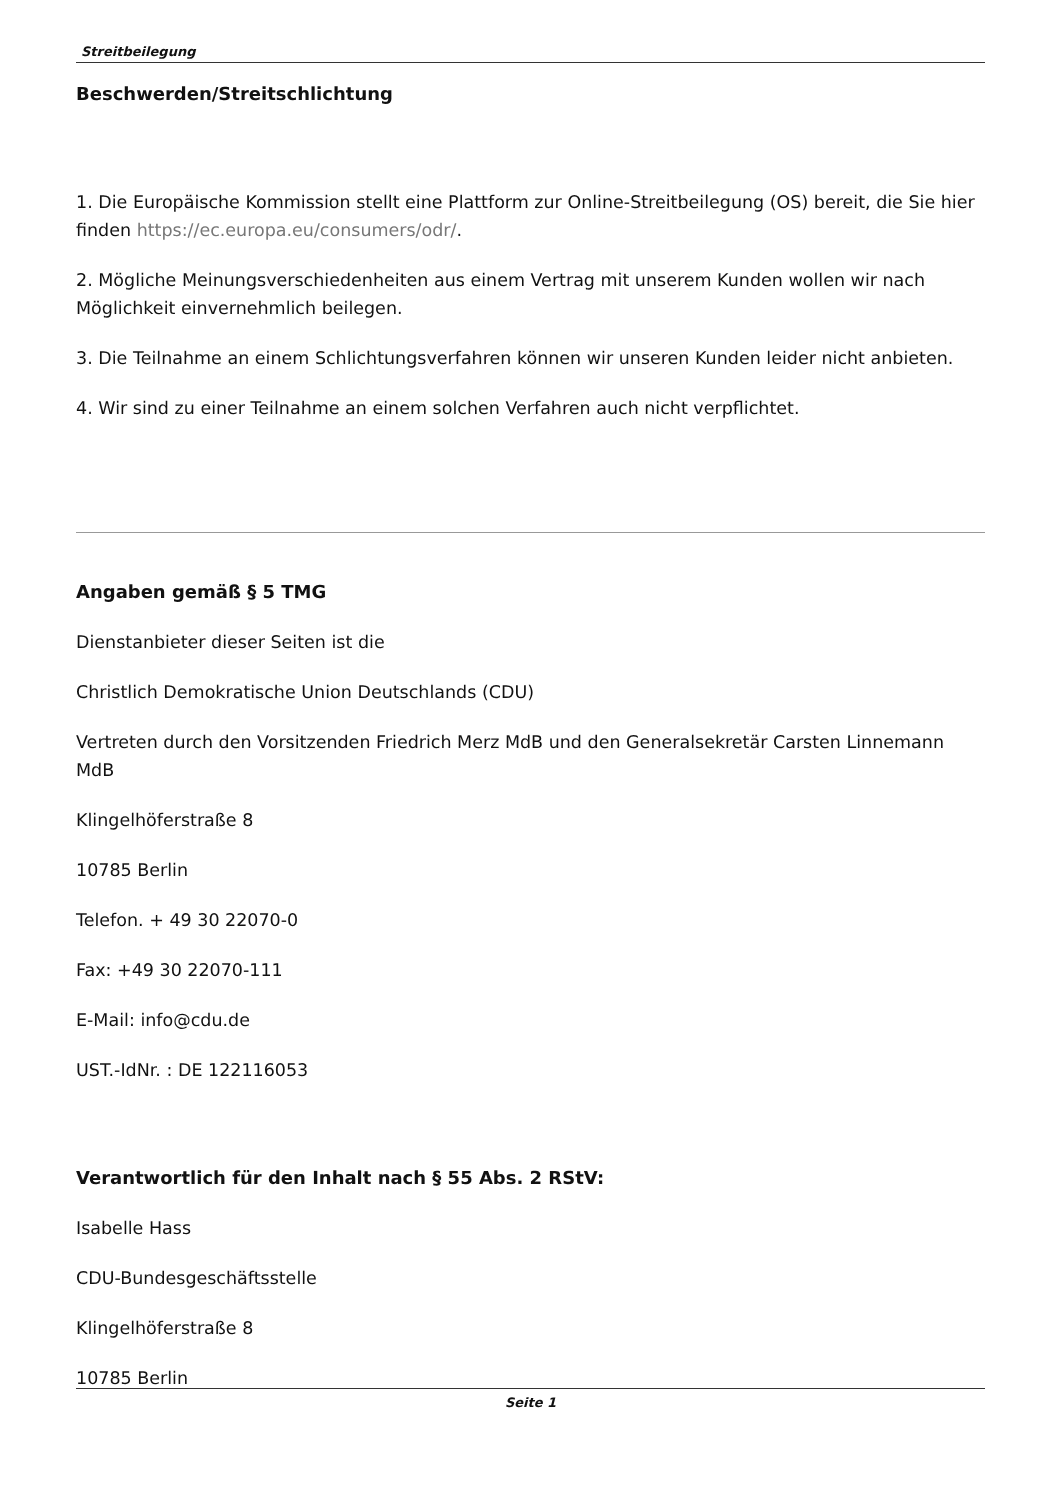Streitbeilegung
Beschwerden/Streitschlichtung
1. Die Europäische Kommission stellt eine Plattform zur Online-Streitbeilegung (OS) bereit, die Sie hier finden https://ec.europa.eu/consumers/odr/.
2. Mögliche Meinungsverschiedenheiten aus einem Vertrag mit unserem Kunden wollen wir nach Möglichkeit einvernehmlich beilegen.
3. Die Teilnahme an einem Schlichtungsverfahren können wir unseren Kunden leider nicht anbieten.
4. Wir sind zu einer Teilnahme an einem solchen Verfahren auch nicht verpflichtet.
Angaben gemäß § 5 TMG
Dienstanbieter dieser Seiten ist die
Christlich Demokratische Union Deutschlands (CDU)
Vertreten durch den Vorsitzenden Friedrich Merz MdB und den Generalsekretär Carsten Linnemann MdB
Klingelhöferstraße 8
10785 Berlin
Telefon. + 49 30 22070-0
Fax: +49 30 22070-111
E-Mail: info@cdu.de
UST.-IdNr. : DE 122116053
Verantwortlich für den Inhalt nach § 55 Abs. 2 RStV:
Isabelle Hass
CDU-Bundesgeschäftsstelle
Klingelhöferstraße 8
10785 Berlin
Seite 1